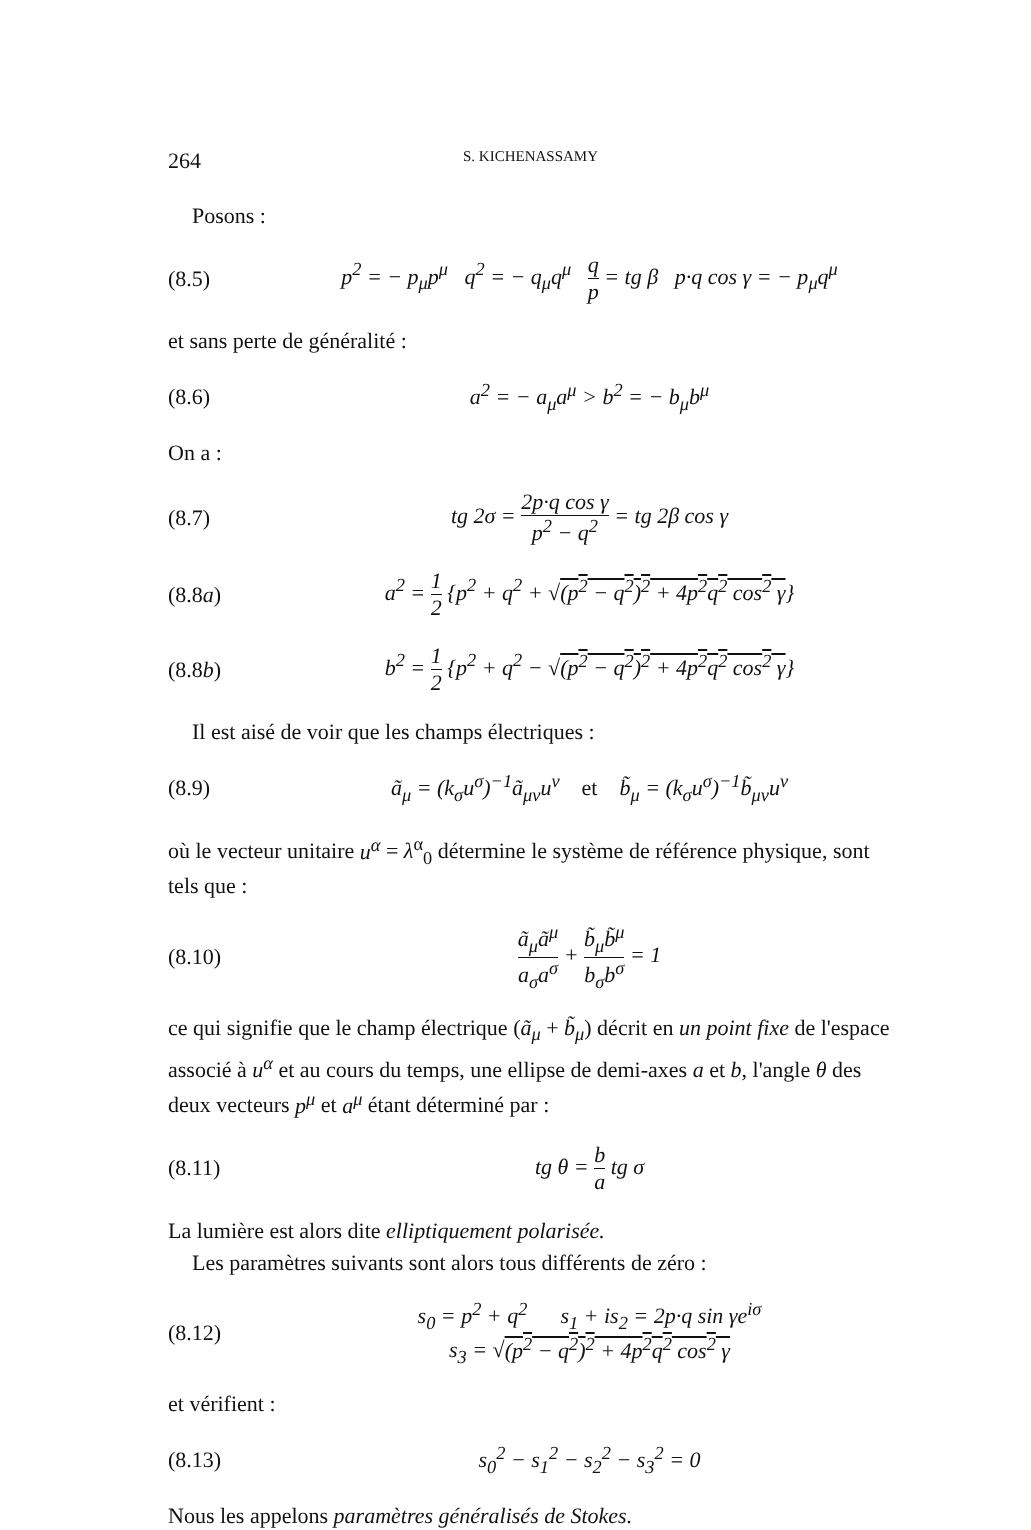264 S. KICHENASSAMY
Posons :
(8.5) p<sup>2</sup> = − p<sub>μ</sub>p<sup>μ</sup> q<sup>2</sup> = − q<sub>μ</sub>q<sup>μ</sup> q p = tg β p·q cos γ = − p<sub>μ</sub>q<sup>μ</sup>
et sans perte de généralité :
(8.6) a<sup>2</sup> = − a<sub>μ</sub>a<sup>μ</sup> > b<sup>2</sup> = − b<sub>μ</sub>b<sup>μ</sup>
On a :
(8.7) tg 2σ = 2p·q cos γ p<sup>2</sup> − q<sup>2</sup> = tg 2β cos γ
(8.8a) a<sup>2</sup> = 1 2 {p<sup>2</sup> + q<sup>2</sup> + √(p<sup>2</sup> − q<sup>2</sup>)<sup>2</sup> + 4p<sup>2</sup>q<sup>2</sup> cos<sup>2</sup> γ}
(8.8b) b<sup>2</sup> = 1 2 {p<sup>2</sup> + q<sup>2</sup> − √(p<sup>2</sup> − q<sup>2</sup>)<sup>2</sup> + 4p<sup>2</sup>q<sup>2</sup> cos<sup>2</sup> γ}
Il est aisé de voir que les champs électriques :
(8.9) ã<sub>μ</sub> = (k<sub>σ</sub>u<sup>σ</sup>)<sup>−1</sup>ã<sub>μν</sub>u<sup>ν</sup> et b̃<sub>μ</sub> = (k<sub>σ</sub>u<sup>σ</sup>)<sup>−1</sup>b̃<sub>μν</sub>u<sup>ν</sup>
où le vecteur unitaire u<sup>α</sup> = λ<sup>α</sup><sub>0</sub> détermine le système de référence physique, sont tels que :
(8.10) ã<sub>μ</sub>ã<sup>μ</sup> a<sub>σ</sub>a<sup>σ</sup> + b̃<sub>μ</sub>b̃<sup>μ</sup> b<sub>σ</sub>b<sup>σ</sup> = 1
ce qui signifie que le champ électrique (ã<sub>μ</sub> + b̃<sub>μ</sub>) décrit en un point fixe de l'espace associé à u<sup>α</sup> et au cours du temps, une ellipse de demi-axes a et b, l'angle θ des deux vecteurs p<sup>μ</sup> et a<sup>μ</sup> étant déterminé par :
(8.11) tg θ = b a tg σ
La lumière est alors dite elliptiquement polarisée.
Les paramètres suivants sont alors tous différents de zéro :
(8.12) s<sub>0</sub> = p<sup>2</sup> + q<sup>2</sup> s<sub>1</sub> + is<sub>2</sub> = 2p·q sin γe<sup>iσ</sup>
s<sub>3</sub> = √(p<sup>2</sup> − q<sup>2</sup>)<sup>2</sup> + 4p<sup>2</sup>q<sup>2</sup> cos<sup>2</sup> γ
et vérifient :
(8.13) s<sub>0</sub><sup>2</sup> − s<sub>1</sub><sup>2</sup> − s<sub>2</sub><sup>2</sup> − s<sub>3</sub><sup>2</sup> = 0
Nous les appelons paramètres généralisés de Stokes.